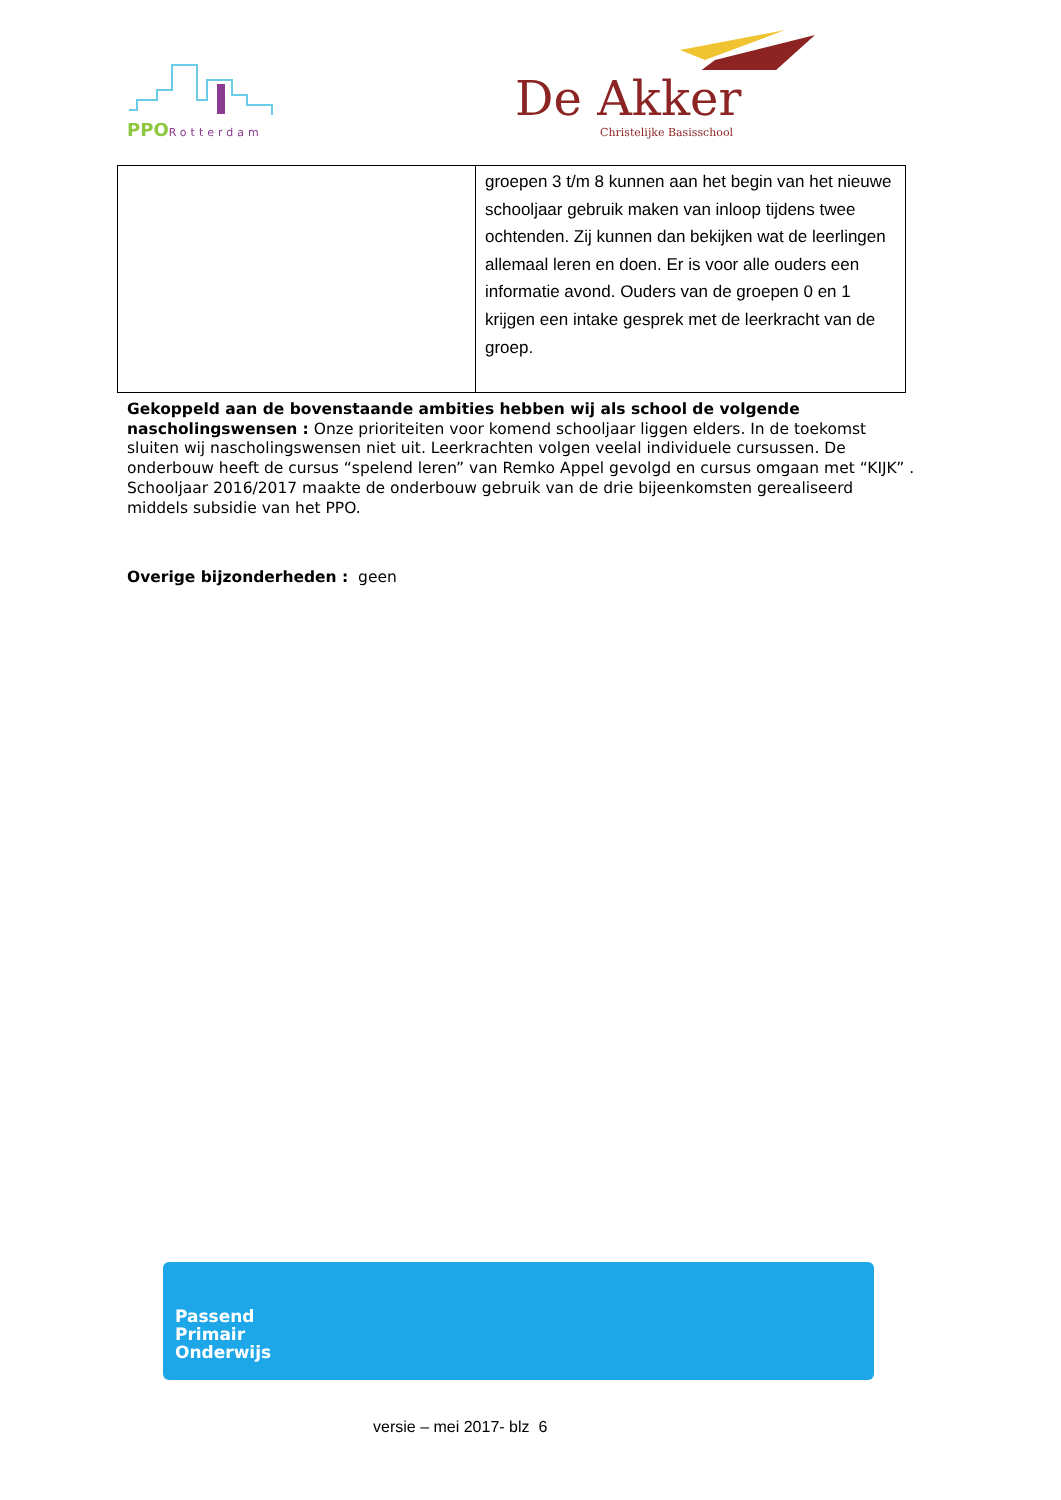PPORotterdam
De Akker
Christelijke Basisschool
| | groepen 3 t/m 8 kunnen aan het begin van het nieuwe schooljaar gebruik maken van inloop tijdens twee ochtenden. Zij kunnen dan bekijken wat de leerlingen allemaal leren en doen. Er is voor alle ouders een informatie avond. Ouders van de groepen 0 en 1 krijgen een intake gesprek met de leerkracht van de groep. |
Gekoppeld aan de bovenstaande ambities hebben wij als school de volgende nascholingswensen : Onze prioriteiten voor komend schooljaar liggen elders. In de toekomst sluiten wij nascholingswensen niet uit. Leerkrachten volgen veelal individuele cursussen. De onderbouw heeft de cursus “spelend leren” van Remko Appel gevolgd en cursus omgaan met “KIJK” . Schooljaar 2016/2017 maakte de onderbouw gebruik van de drie bijeenkomsten gerealiseerd middels subsidie van het PPO.
Overige bijzonderheden : geen
Passend
Primair
Onderwijs
versie – mei 2017- blz 6